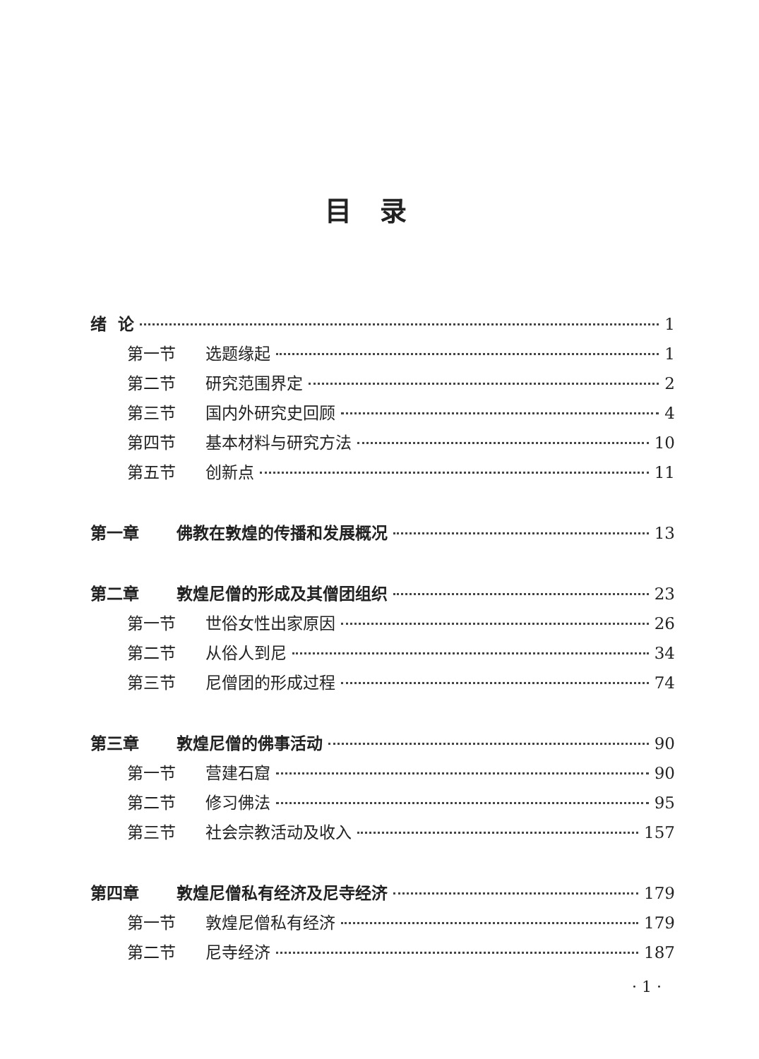目录
绪 论 1
第一节 选题缘起 1
第二节 研究范围界定 2
第三节 国内外研究史回顾 4
第四节 基本材料与研究方法 10
第五节 创新点 11
第一章 佛教在敦煌的传播和发展概况 13
第二章 敦煌尼僧的形成及其僧团组织 23
第一节 世俗女性出家原因 26
第二节 从俗人到尼 34
第三节 尼僧团的形成过程 74
第三章 敦煌尼僧的佛事活动 90
第一节 营建石窟 90
第二节 修习佛法 95
第三节 社会宗教活动及收入 157
第四章 敦煌尼僧私有经济及尼寺经济 179
第一节 敦煌尼僧私有经济 179
第二节 尼寺经济 187
· 1 ·